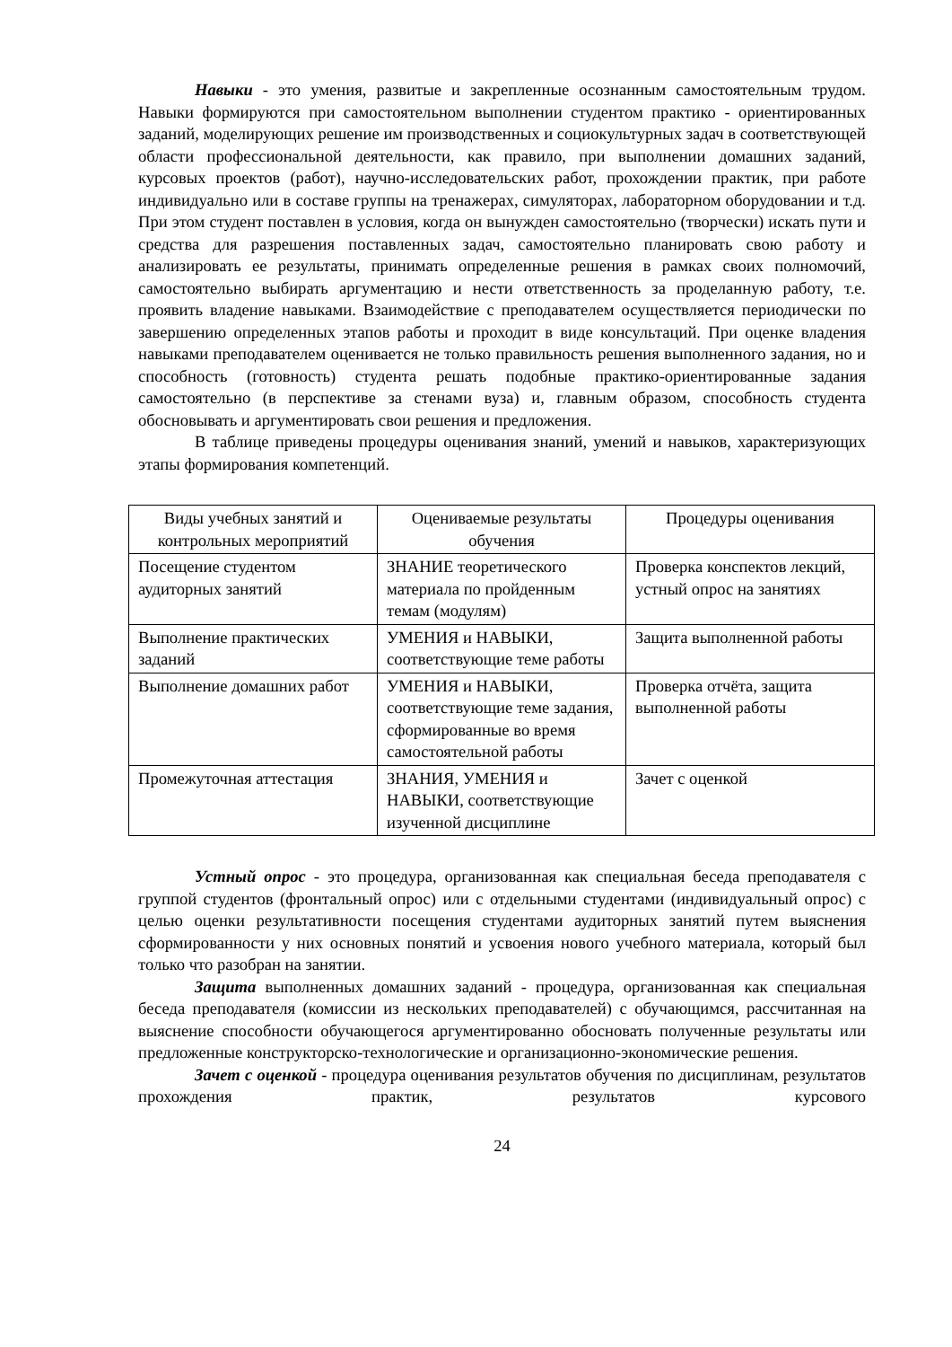Навыки - это умения, развитые и закрепленные осознанным самостоятельным трудом. Навыки формируются при самостоятельном выполнении студентом практико - ориентированных заданий, моделирующих решение им производственных и социокультурных задач в соответствующей области профессиональной деятельности, как правило, при выполнении домашних заданий, курсовых проектов (работ), научно-исследовательских работ, прохождении практик, при работе индивидуально или в составе группы на тренажерах, симуляторах, лабораторном оборудовании и т.д. При этом студент поставлен в условия, когда он вынужден самостоятельно (творчески) искать пути и средства для разрешения поставленных задач, самостоятельно планировать свою работу и анализировать ее результаты, принимать определенные решения в рамках своих полномочий, самостоятельно выбирать аргументацию и нести ответственность за проделанную работу, т.е. проявить владение навыками. Взаимодействие с преподавателем осуществляется периодически по завершению определенных этапов работы и проходит в виде консультаций. При оценке владения навыками преподавателем оценивается не только правильность решения выполненного задания, но и способность (готовность) студента решать подобные практико-ориентированные задания самостоятельно (в перспективе за стенами вуза) и, главным образом, способность студента обосновывать и аргументировать свои решения и предложения.
В таблице приведены процедуры оценивания знаний, умений и навыков, характеризующих этапы формирования компетенций.
| Виды учебных занятий и контрольных мероприятий | Оцениваемые результаты обучения | Процедуры оценивания |
| --- | --- | --- |
| Посещение студентом аудиторных занятий | ЗНАНИЕ теоретического материала по пройденным темам (модулям) | Проверка конспектов лекций, устный опрос на занятиях |
| Выполнение практических заданий | УМЕНИЯ и НАВЫКИ, соответствующие теме работы | Защита выполненной работы |
| Выполнение домашних работ | УМЕНИЯ и НАВЫКИ, соответствующие теме задания, сформированные во время самостоятельной работы | Проверка отчёта, защита выполненной работы |
| Промежуточная аттестация | ЗНАНИЯ, УМЕНИЯ и НАВЫКИ, соответствующие изученной дисциплине | Зачет с оценкой |
Устный опрос - это процедура, организованная как специальная беседа преподавателя с группой студентов (фронтальный опрос) или с отдельными студентами (индивидуальный опрос) с целью оценки результативности посещения студентами аудиторных занятий путем выяснения сформированности у них основных понятий и усвоения нового учебного материала, который был только что разобран на занятии.
Защита выполненных домашних заданий - процедура, организованная как специальная беседа преподавателя (комиссии из нескольких преподавателей) с обучающимся, рассчитанная на выяснение способности обучающегося аргументированно обосновать полученные результаты или предложенные конструкторско-технологические и организационно-экономические решения.
Зачет с оценкой - процедура оценивания результатов обучения по дисциплинам, результатов прохождения практик, результатов курсового
24